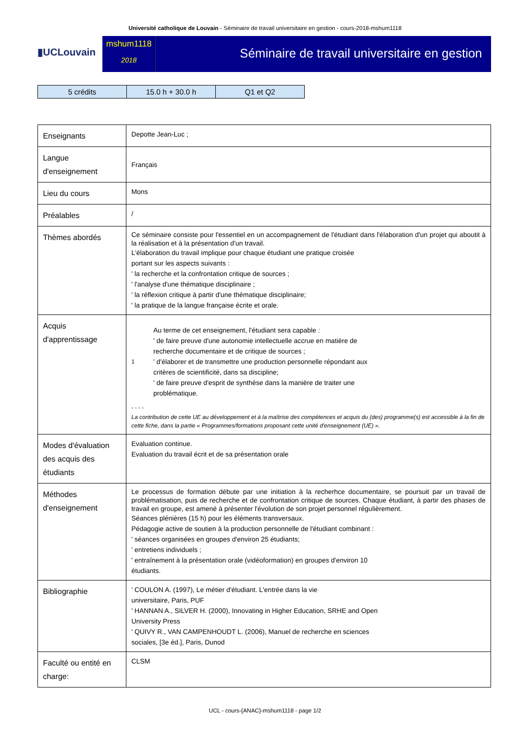Université catholique de Louvain - Séminaire de travail universitaire en gestion - cours-2018-mshum1118
▮UCLouvain
mshum1118
2018
Séminaire de travail universitaire en gestion
| 5 crédits | 15.0 h + 30.0 h | Q1 et Q2 |
| Enseignants | Depotte Jean-Luc ; |
| Langue d'enseignement | Français |
| Lieu du cours | Mons |
| Préalables | / |
| Thèmes abordés | Ce séminaire consiste pour l'essentiel en un accompagnement de l'étudiant dans l'élaboration d'un projet qui aboutit à la réalisation et à la présentation d'un travail. L'élaboration du travail implique pour chaque étudiant une pratique croisée portant sur les aspects suivants : ' la recherche et la confrontation critique de sources ; ' l'analyse d'une thématique disciplinaire ; ' la réflexion critique à partir d'une thématique disciplinaire; ' la pratique de la langue française écrite et orale. |
| Acquis d'apprentissage | 1 Au terme de cet enseignement, l'étudiant sera capable : ' de faire preuve d'une autonomie intellectuelle accrue en matière de recherche documentaire et de critique de sources ; ' d'élaborer et de transmettre une production personnelle répondant aux critères de scientificité, dans sa discipline; ' de faire preuve d'esprit de synthèse dans la manière de traiter une problématique. - - - - La contribution de cette UE au développement et à la maîtrise des compétences et acquis du (des) programme(s) est accessible à la fin de cette fiche, dans la partie « Programmes/formations proposant cette unité d'enseignement (UE) ». |
| Modes d'évaluation des acquis des étudiants | Evaluation continue. Evaluation du travail écrit et de sa présentation orale |
| Méthodes d'enseignement | Le processus de formation débute par une initiation à la recherhce documentaire, se poursuit par un travail de problématisation, puis de recherche et de confrontation critique de sources. Chaque étudiant, à partir des phases de travail en groupe, est amené à présenter l'évolution de son projet personnel régulièrement. Séances plénières (15 h) pour les éléments transversaux. Pédagogie active de soutien à la production personnelle de l'étudiant combinant : ' séances organisées en groupes d'environ 25 étudiants; ' entretiens individuels ; ' entraînement à la présentation orale (vidéoformation) en groupes d'environ 10 étudiants. |
| Bibliographie | ' COULON A. (1997), Le métier d'étudiant. L'entrée dans la vie universitaire, Paris, PUF ' HANNAN A., SILVER H. (2000), Innovating in Higher Education, SRHE and Open University Press ' QUIVY R., VAN CAMPENHOUDT L. (2006), Manuel de recherche en sciences sociales, [3e éd.], Paris, Dunod |
| Faculté ou entité en charge: | CLSM |
UCL - cours-{ANAC}-mshum1118 - page 1/2